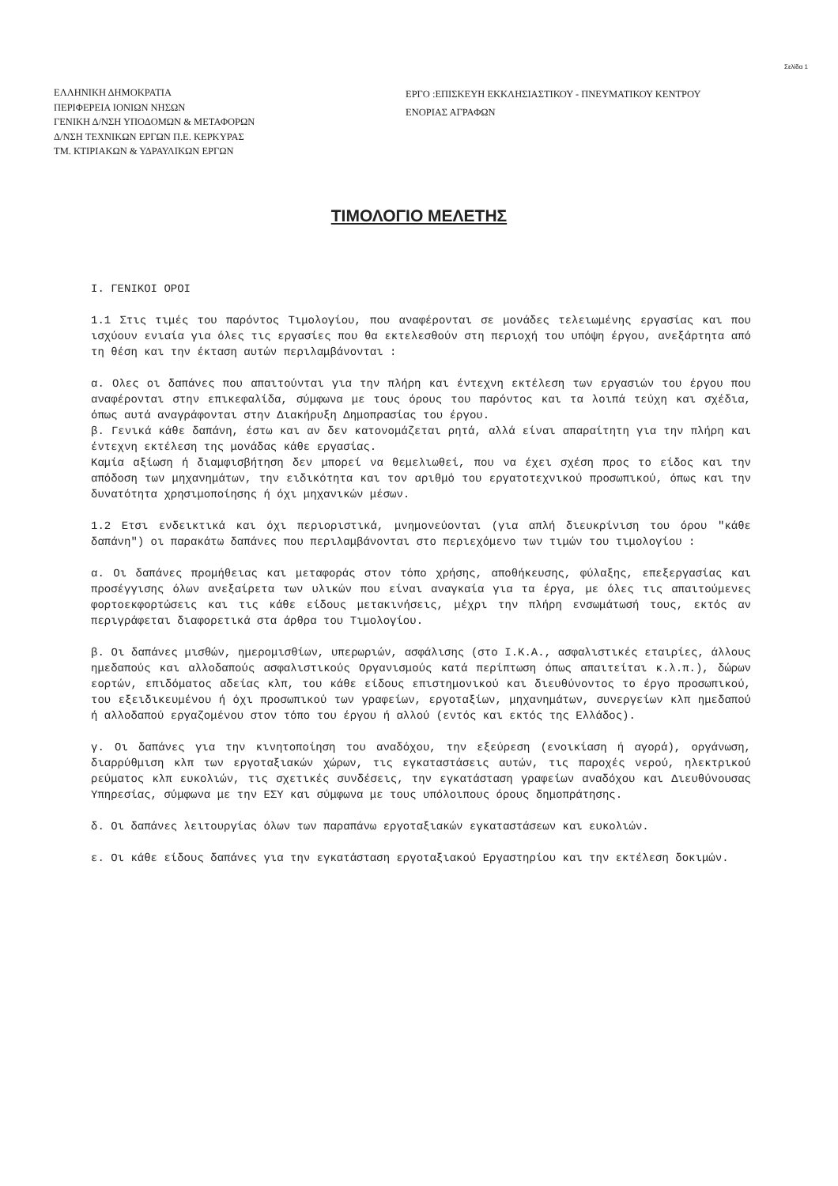Σελίδα 1
ΕΛΛΗΝΙΚΗ ΔΗΜΟΚΡΑΤΙΑ
ΠΕΡΙΦΕΡΕΙΑ ΙΟΝΙΩΝ ΝΗΣΩΝ
ΓΕΝΙΚΗ Δ/ΝΣΗ ΥΠΟΔΟΜΩΝ & ΜΕΤΑΦΟΡΩΝ
Δ/ΝΣΗ ΤΕΧΝΙΚΩΝ ΕΡΓΩΝ Π.Ε. ΚΕΡΚΥΡΑΣ
ΤΜ. ΚΤΙΡΙΑΚΩΝ & ΥΔΡΑΥΛΙΚΩΝ ΕΡΓΩΝ
ΕΡΓΟ :ΕΠΙΣΚΕΥΗ ΕΚΚΛΗΣΙΑΣΤΙΚΟΥ - ΠΝΕΥΜΑΤΙΚΟΥ ΚΕΝΤΡΟΥ
ΕΝΟΡΙΑΣ ΑΓΡΑΦΩΝ
ΤΙΜΟΛΟΓΙΟ ΜΕΛΕΤΗΣ
Ι. ΓΕΝΙΚΟΙ ΟΡΟΙ
1.1 Στις τιμές του παρόντος Τιμολογίου, που αναφέρονται σε μονάδες τελειωμένης εργασίας και που ισχύουν ενιαία για όλες τις εργασίες που θα εκτελεσθούν στη περιοχή του υπόψη έργου, ανεξάρτητα από τη θέση και την έκταση αυτών περιλαμβάνονται :
α. Ολες οι δαπάνες που απαιτούνται για την πλήρη και έντεχνη εκτέλεση των εργασιών του έργου που αναφέρονται στην επικεφαλίδα, σύμφωνα με τους όρους του παρόντος και τα λοιπά τεύχη και σχέδια, όπως αυτά αναγράφονται στην Διακήρυξη Δημοπρασίας του έργου.
β. Γενικά κάθε δαπάνη, έστω και αν δεν κατονομάζεται ρητά, αλλά είναι απαραίτητη για την πλήρη και έντεχνη εκτέλεση της μονάδας κάθε εργασίας.
Καμία αξίωση ή διαμφισβήτηση δεν μπορεί να θεμελιωθεί, που να έχει σχέση προς το είδος και την απόδοση των μηχανημάτων, την ειδικότητα και τον αριθμό του εργατοτεχνικού προσωπικού, όπως και την δυνατότητα χρησιμοποίησης ή όχι μηχανικών μέσων.
1.2 Ετσι ενδεικτικά και όχι περιοριστικά, μνημονεύονται (για απλή διευκρίνιση του όρου "κάθε δαπάνη") οι παρακάτω δαπάνες που περιλαμβάνονται στο περιεχόμενο των τιμών του τιμολογίου :
α. Οι δαπάνες προμήθειας και μεταφοράς στον τόπο χρήσης, αποθήκευσης, φύλαξης, επεξεργασίας και προσέγγισης όλων ανεξαίρετα των υλικών που είναι αναγκαία για τα έργα, με όλες τις απαιτούμενες φορτοεκφορτώσεις και τις κάθε είδους μετακινήσεις, μέχρι την πλήρη ενσωμάτωσή τους, εκτός αν περιγράφεται διαφορετικά στα άρθρα του Τιμολογίου.
β. Οι δαπάνες μισθών, ημερομισθίων, υπερωριών, ασφάλισης (στο Ι.Κ.Α., ασφαλιστικές εταιρίες, άλλους ημεδαπούς και αλλοδαπούς ασφαλιστικούς Οργανισμούς κατά περίπτωση όπως απαιτείται κ.λ.π.), δώρων εορτών, επιδόματος αδείας κλπ, του κάθε είδους επιστημονικού και διευθύνοντος το έργο προσωπικού, του εξειδικευμένου ή όχι προσωπικού των γραφείων, εργοταξίων, μηχανημάτων, συνεργείων κλπ ημεδαπού ή αλλοδαπού εργαζομένου στον τόπο του έργου ή αλλού (εντός και εκτός της Ελλάδος).
γ. Οι δαπάνες για την κινητοποίηση του αναδόχου, την εξεύρεση (ενοικίαση ή αγορά), οργάνωση, διαρρύθμιση κλπ των εργοταξιακών χώρων, τις εγκαταστάσεις αυτών, τις παροχές νερού, ηλεκτρικού ρεύματος κλπ ευκολιών, τις σχετικές συνδέσεις, την εγκατάσταση γραφείων αναδόχου και Διευθύνουσας Υπηρεσίας, σύμφωνα με την ΕΣΥ και σύμφωνα με τους υπόλοιπους όρους δημοπράτησης.
δ. Οι δαπάνες λειτουργίας όλων των παραπάνω εργοταξιακών εγκαταστάσεων και ευκολιών.
ε. Οι κάθε είδους δαπάνες για την εγκατάσταση εργοταξιακού Εργαστηρίου και την εκτέλεση δοκιμών.